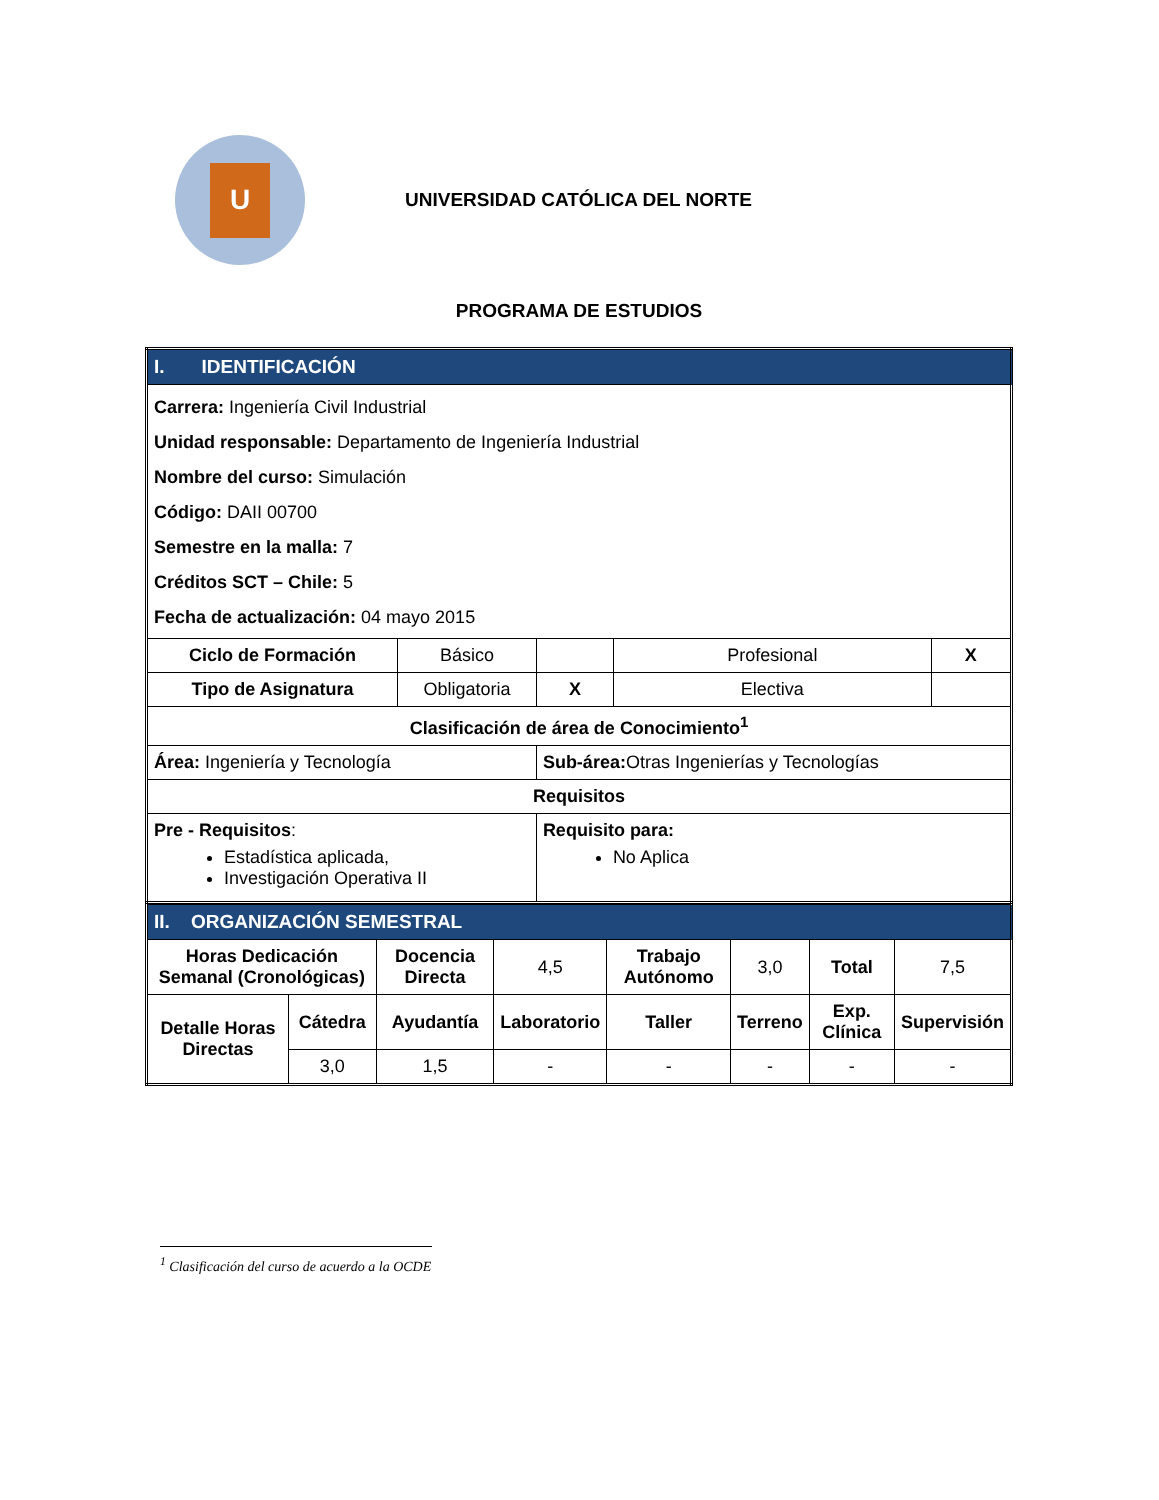U
UNIVERSIDAD CATÓLICA DEL NORTE
PROGRAMA DE ESTUDIOS
| I. IDENTIFICACIÓN | | | | |
| --- | --- | --- | --- | --- |
| Carrera: Ingeniería Civil Industrial Unidad responsable: Departamento de Ingeniería Industrial Nombre del curso: Simulación Código: DAII 00700 Semestre en la malla: 7 Créditos SCT – Chile: 5 Fecha de actualización: 04 mayo 2015 | | | | |
| Ciclo de Formación | Básico | | Profesional | X |
| Tipo de Asignatura | Obligatoria | X | Electiva | |
| Clasificación de área de Conocimiento<sup>1</sup> | | | | |
| Área: Ingeniería y Tecnología | | Sub-área: Otras Ingenierías y Tecnologías | | |
| Requisitos | | | | |
| Pre - Requisitos : Estadística aplicada, Investigación Operativa II | | Requisito para: No Aplica | | |
| II. ORGANIZACIÓN SEMESTRAL | | | | | | | |
| --- | --- | --- | --- | --- | --- | --- | --- |
| Horas Dedicación Semanal (Cronológicas) | | Docencia Directa | 4,5 | Trabajo Autónomo | 3,0 | Total | 7,5 |
| Detalle Horas Directas | Cátedra | Ayudantía | Laboratorio | Taller | Terreno | Exp. Clínica | Supervisión |
| | 3,0 | 1,5 | - | - | - | - | - |
<sup>1</sup> Clasificación del curso de acuerdo a la OCDE